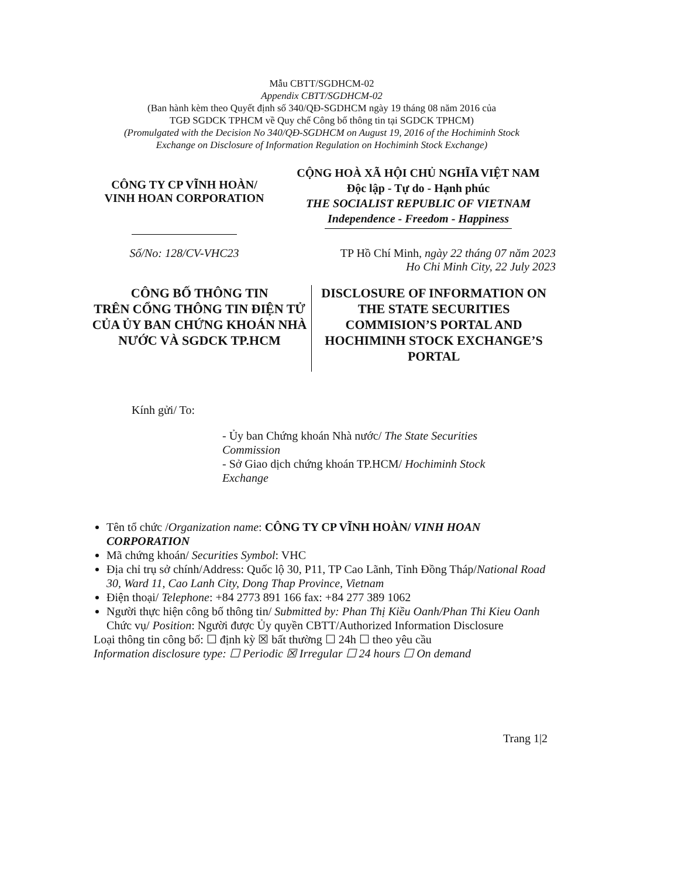Mẫu CBTT/SGDHCM-02
Appendix CBTT/SGDHCM-02
(Ban hành kèm theo Quyết định số 340/QĐ-SGDHCM ngày 19 tháng 08 năm 2016 của
TGĐ SGDCK TPHCM về Quy chế Công bố thông tin tại SGDCK TPHCM)
(Promulgated with the Decision No 340/QĐ-SGDHCM on August 19, 2016 of the Hochiminh Stock
Exchange on Disclosure of Information Regulation on Hochiminh Stock Exchange)
CÔNG TY CP VĨNH HOÀN/
VINH HOAN CORPORATION
CỘNG HOÀ XÃ HỘI CHỦ NGHĨA VIỆT NAM
Độc lập - Tự do - Hạnh phúc
THE SOCIALIST REPUBLIC OF VIETNAM
Independence - Freedom - Happiness
Số/No: 128/CV-VHC23 TP Hồ Chí Minh, ngày 22 tháng 07 năm 2023
Ho Chi Minh City, 22 July 2023
CÔNG BỐ THÔNG TIN
TRÊN CỔNG THÔNG TIN ĐIỆN TỬ
CỦA ỦY BAN CHỨNG KHOÁN NHÀ
NƯỚC VÀ SGDCK TP.HCM
DISCLOSURE OF INFORMATION ON
THE STATE SECURITIES
COMMISION’S PORTAL AND
HOCHIMINH STOCK EXCHANGE’S
PORTAL
Kính gửi/ To:
- Ủy ban Chứng khoán Nhà nước/ The State Securities Commission
- Sở Giao dịch chứng khoán TP.HCM/ Hochiminh Stock Exchange
Tên tổ chức /Organization name: CÔNG TY CP VĨNH HOÀN/ VINH HOAN CORPORATION
Mã chứng khoán/ Securities Symbol: VHC
Địa chỉ trụ sở chính/Address: Quốc lộ 30, P11, TP Cao Lãnh, Tỉnh Đồng Tháp/National Road 30, Ward 11, Cao Lanh City, Dong Thap Province, Vietnam
Điện thoại/ Telephone: +84 2773 891 166 fax: +84 277 389 1062
Người thực hiện công bố thông tin/ Submitted by: Phan Thị Kiều Oanh/Phan Thi Kieu Oanh
Chức vụ/ Position: Người được Ủy quyền CBTT/Authorized Information Disclosure
Loại thông tin công bố: ☐ định kỳ ☒ bất thường ☐ 24h ☐ theo yêu cầu
Information disclosure type: ☐ Periodic ☒ Irregular ☐ 24 hours ☐ On demand
Trang 1|2